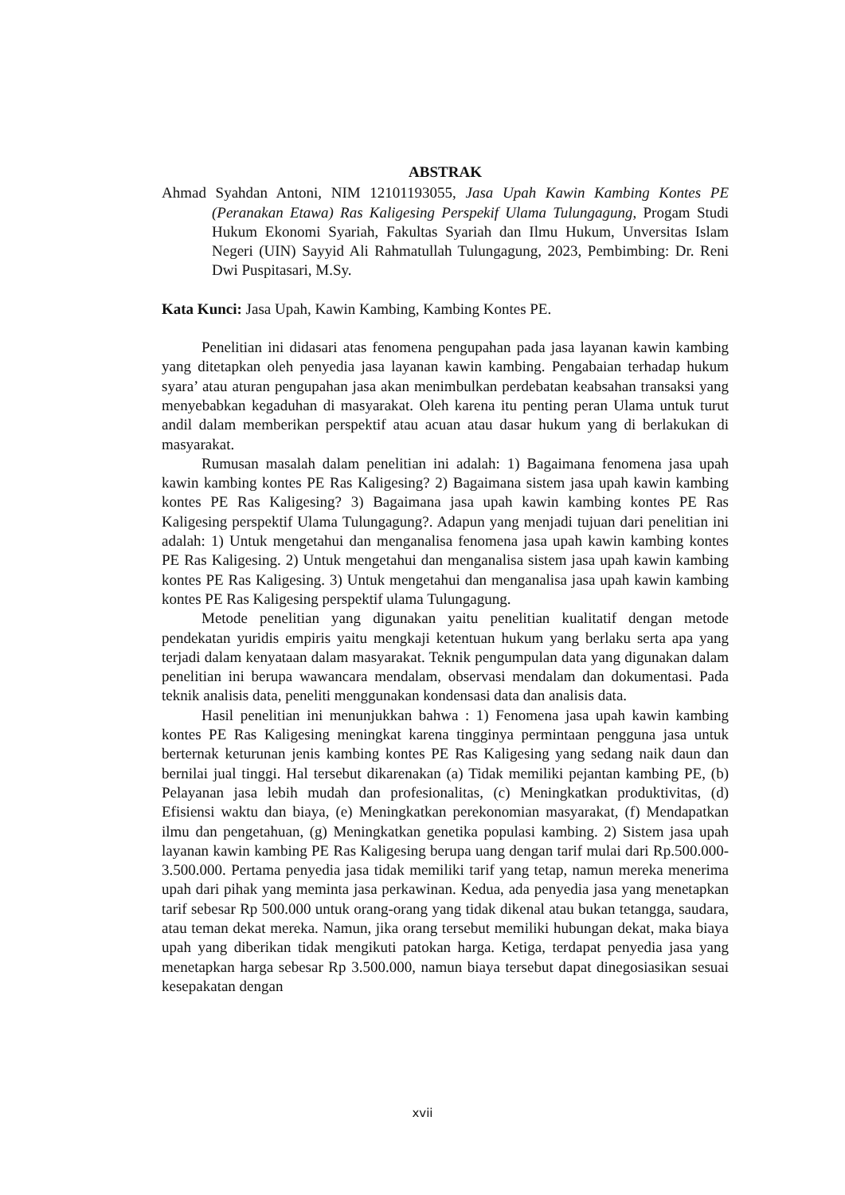ABSTRAK
Ahmad Syahdan Antoni, NIM 12101193055, Jasa Upah Kawin Kambing Kontes PE (Peranakan Etawa) Ras Kaligesing Perspekif Ulama Tulungagung, Progam Studi Hukum Ekonomi Syariah, Fakultas Syariah dan Ilmu Hukum, Unversitas Islam Negeri (UIN) Sayyid Ali Rahmatullah Tulungagung, 2023, Pembimbing: Dr. Reni Dwi Puspitasari, M.Sy.
Kata Kunci: Jasa Upah, Kawin Kambing, Kambing Kontes PE.
Penelitian ini didasari atas fenomena pengupahan pada jasa layanan kawin kambing yang ditetapkan oleh penyedia jasa layanan kawin kambing. Pengabaian terhadap hukum syara’ atau aturan pengupahan jasa akan menimbulkan perdebatan keabsahan transaksi yang menyebabkan kegaduhan di masyarakat. Oleh karena itu penting peran Ulama untuk turut andil dalam memberikan perspektif atau acuan atau dasar hukum yang di berlakukan di masyarakat.
Rumusan masalah dalam penelitian ini adalah: 1) Bagaimana fenomena jasa upah kawin kambing kontes PE Ras Kaligesing? 2) Bagaimana sistem jasa upah kawin kambing kontes PE Ras Kaligesing? 3) Bagaimana jasa upah kawin kambing kontes PE Ras Kaligesing perspektif Ulama Tulungagung?. Adapun yang menjadi tujuan dari penelitian ini adalah: 1) Untuk mengetahui dan menganalisa fenomena jasa upah kawin kambing kontes PE Ras Kaligesing. 2) Untuk mengetahui dan menganalisa sistem jasa upah kawin kambing kontes PE Ras Kaligesing. 3) Untuk mengetahui dan menganalisa jasa upah kawin kambing kontes PE Ras Kaligesing perspektif ulama Tulungagung.
Metode penelitian yang digunakan yaitu penelitian kualitatif dengan metode pendekatan yuridis empiris yaitu mengkaji ketentuan hukum yang berlaku serta apa yang terjadi dalam kenyataan dalam masyarakat. Teknik pengumpulan data yang digunakan dalam penelitian ini berupa wawancara mendalam, observasi mendalam dan dokumentasi. Pada teknik analisis data, peneliti menggunakan kondensasi data dan analisis data.
Hasil penelitian ini menunjukkan bahwa : 1) Fenomena jasa upah kawin kambing kontes PE Ras Kaligesing meningkat karena tingginya permintaan pengguna jasa untuk berternak keturunan jenis kambing kontes PE Ras Kaligesing yang sedang naik daun dan bernilai jual tinggi. Hal tersebut dikarenakan (a) Tidak memiliki pejantan kambing PE, (b) Pelayanan jasa lebih mudah dan profesionalitas, (c) Meningkatkan produktivitas, (d) Efisiensi waktu dan biaya, (e) Meningkatkan perekonomian masyarakat, (f) Mendapatkan ilmu dan pengetahuan, (g) Meningkatkan genetika populasi kambing. 2) Sistem jasa upah layanan kawin kambing PE Ras Kaligesing berupa uang dengan tarif mulai dari Rp.500.000-3.500.000. Pertama penyedia jasa tidak memiliki tarif yang tetap, namun mereka menerima upah dari pihak yang meminta jasa perkawinan. Kedua, ada penyedia jasa yang menetapkan tarif sebesar Rp 500.000 untuk orang-orang yang tidak dikenal atau bukan tetangga, saudara, atau teman dekat mereka. Namun, jika orang tersebut memiliki hubungan dekat, maka biaya upah yang diberikan tidak mengikuti patokan harga. Ketiga, terdapat penyedia jasa yang menetapkan harga sebesar Rp 3.500.000, namun biaya tersebut dapat dinegosiasikan sesuai kesepakatan dengan
xvii